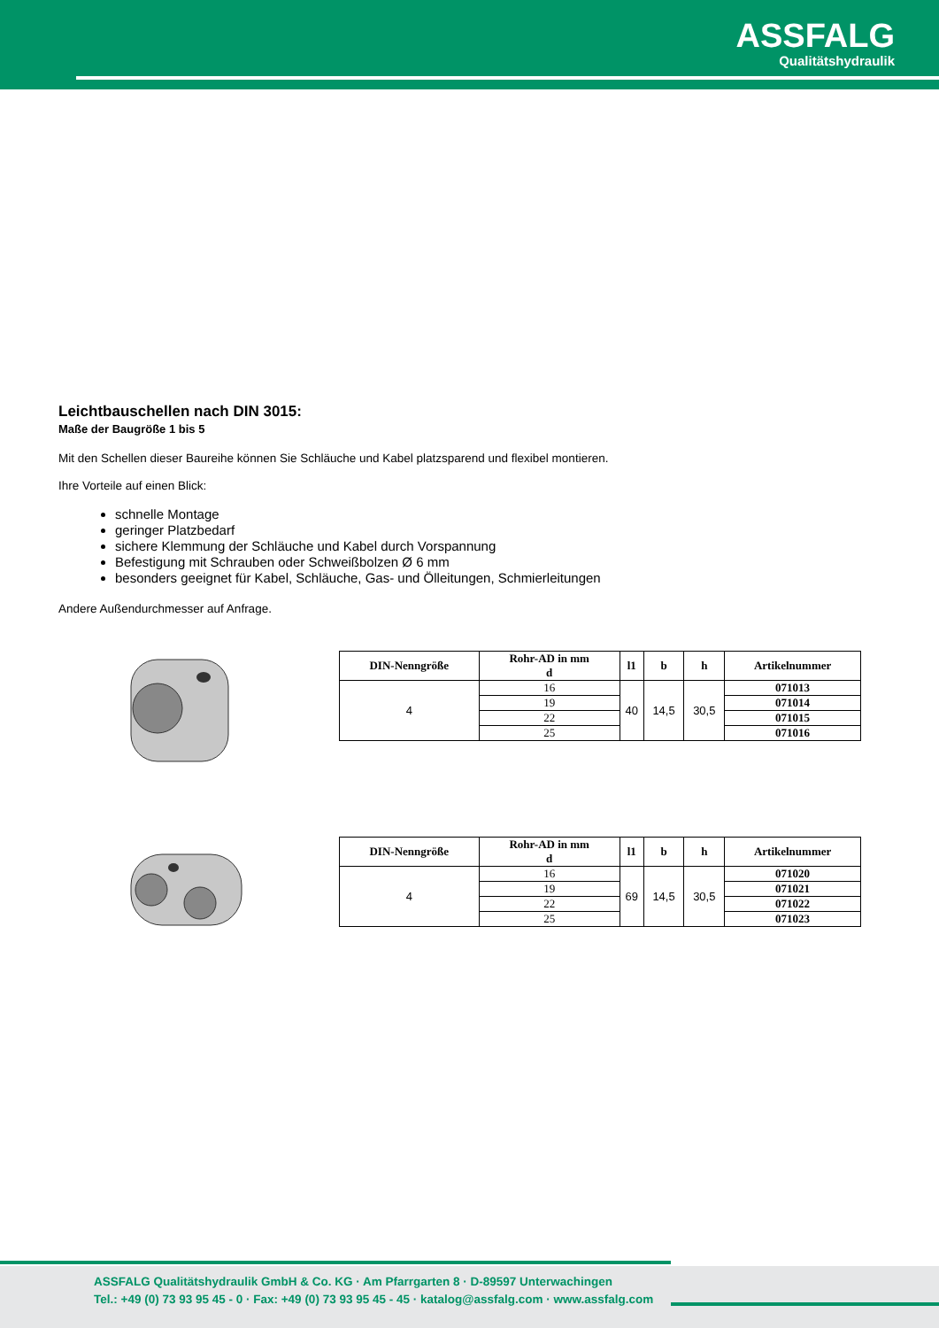ASSFALG
Qualitätshydraulik
Leichtbauschellen nach DIN 3015:
Maße der Baugröße 1 bis 5
Mit den Schellen dieser Baureihe können Sie Schläuche und Kabel platzsparend und flexibel montieren.
Ihre Vorteile auf einen Blick:
schnelle Montage
geringer Platzbedarf
sichere Klemmung der Schläuche und Kabel durch Vorspannung
Befestigung mit Schrauben oder Schweißbolzen Ø 6 mm
besonders geeignet für Kabel, Schläuche, Gas- und Ölleitungen, Schmierleitungen
Andere Außendurchmesser auf Anfrage.
| DIN-Nenngröße | Rohr-AD in mm d | l1 | b | h | Artikelnummer |
| --- | --- | --- | --- | --- | --- |
| 4 | 16 | 40 | 14,5 | 30,5 | 071013 |
| | 19 | | | | 071014 |
| | 22 | | | | 071015 |
| | 25 | | | | 071016 |
| DIN-Nenngröße | Rohr-AD in mm d | l1 | b | h | Artikelnummer |
| --- | --- | --- | --- | --- | --- |
| 4 | 16 | 69 | 14,5 | 30,5 | 071020 |
| | 19 | | | | 071021 |
| | 22 | | | | 071022 |
| | 25 | | | | 071023 |
ASSFALG Qualitätshydraulik GmbH & Co. KG · Am Pfarrgarten 8 · D-89597 Unterwachingen
Tel.: +49 (0) 73 93 95 45 - 0 · Fax: +49 (0) 73 93 95 45 - 45 · katalog@assfalg.com · www.assfalg.com